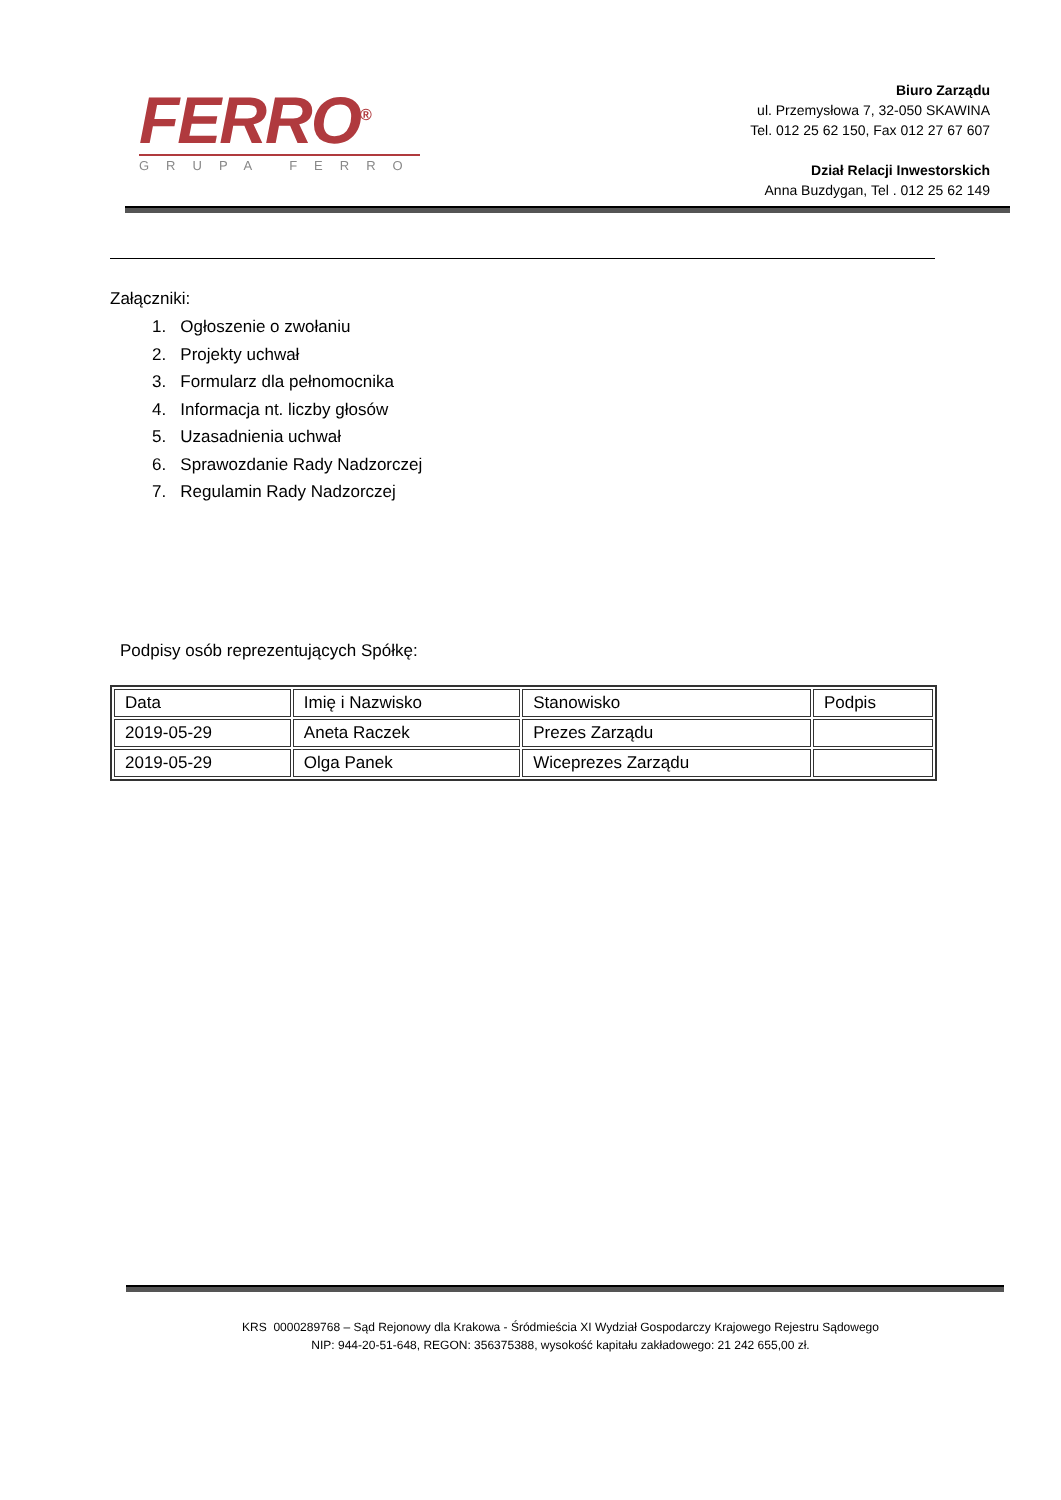FERRO<sup>®</sup>
GRUPA FERRO
Biuro Zarządu
ul. Przemysłowa 7, 32-050 SKAWINA
Tel. 012 25 62 150, Fax 012 27 67 607
Dział Relacji Inwestorskich
Anna Buzdygan, Tel . 012 25 62 149
Załączniki:
1. Ogłoszenie o zwołaniu
2. Projekty uchwał
3. Formularz dla pełnomocnika
4. Informacja nt. liczby głosów
5. Uzasadnienia uchwał
6. Sprawozdanie Rady Nadzorczej
7. Regulamin Rady Nadzorczej
Podpisy osób reprezentujących Spółkę:
| Data | Imię i Nazwisko | Stanowisko | Podpis |
| 2019-05-29 | Aneta Raczek | Prezes Zarządu | |
| 2019-05-29 | Olga Panek | Wiceprezes Zarządu | |
KRS 0000289768 – Sąd Rejonowy dla Krakowa - Śródmieścia XI Wydział Gospodarczy Krajowego Rejestru Sądowego
NIP: 944-20-51-648, REGON: 356375388, wysokość kapitału zakładowego: 21 242 655,00 zł.